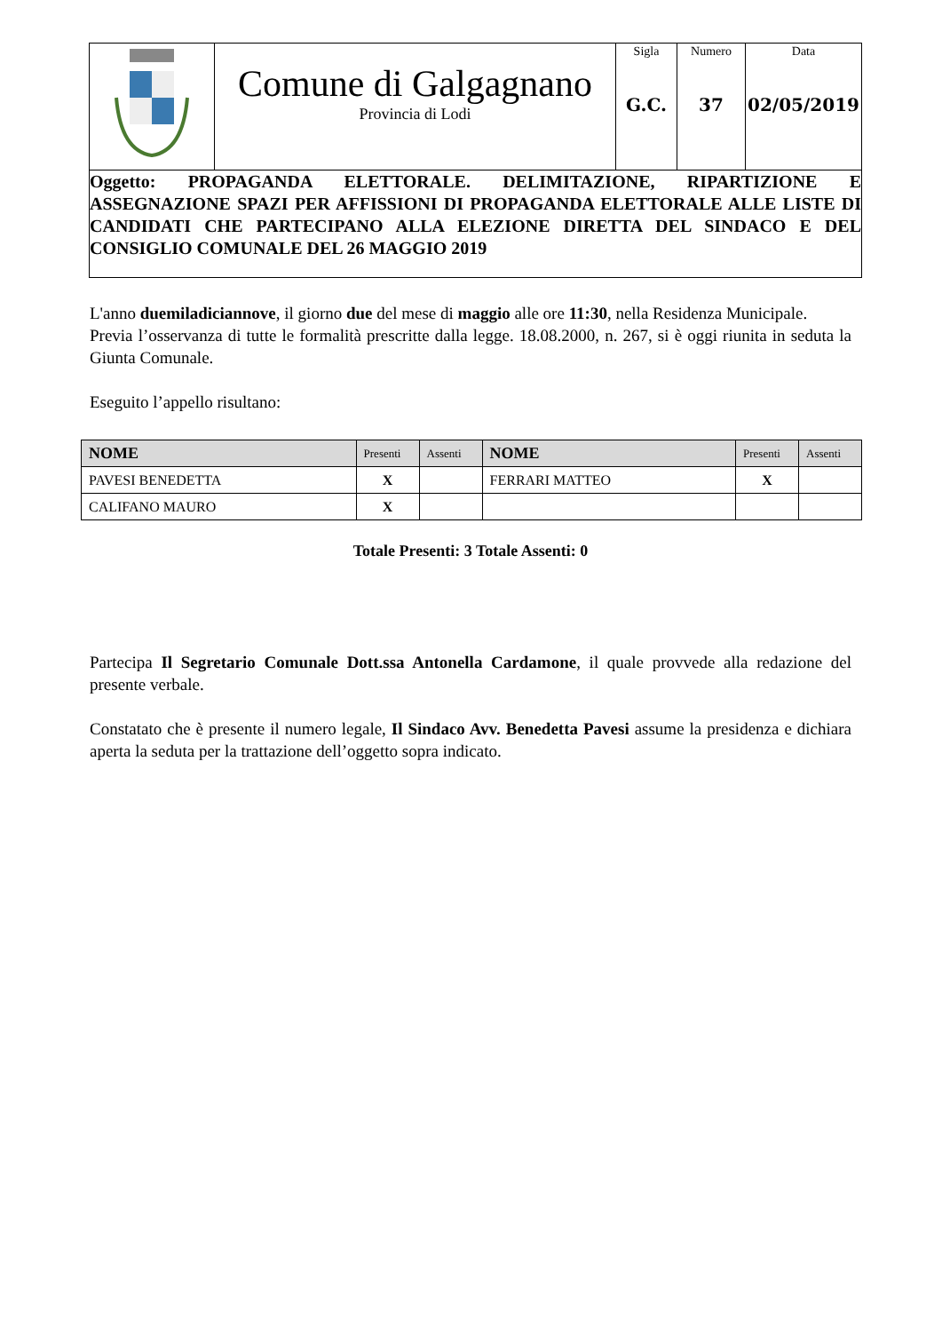| | Comune di Galgagnano Provincia di Lodi | Sigla G.C. | Numero 37 | Data 02/05/2019 |
| Oggetto: PROPAGANDA ELETTORALE. DELIMITAZIONE, RIPARTIZIONE E ASSEGNAZIONE SPAZI PER AFFISSIONI DI PROPAGANDA ELETTORALE ALLE LISTE DI CANDIDATI CHE PARTECIPANO ALLA ELEZIONE DIRETTA DEL SINDACO E DEL CONSIGLIO COMUNALE DEL 26 MAGGIO 2019 | | | | |
L'anno duemiladiciannove, il giorno due del mese di maggio alle ore 11:30, nella Residenza Municipale.
Previa l’osservanza di tutte le formalità prescritte dalla legge. 18.08.2000, n. 267, si è oggi riunita in seduta la Giunta Comunale.
Eseguito l’appello risultano:
| NOME | Presenti | Assenti | NOME | Presenti | Assenti |
| --- | --- | --- | --- | --- | --- |
| PAVESI BENEDETTA | X | | FERRARI MATTEO | X | |
| CALIFANO MAURO | X | | | | |
Totale Presenti: 3 Totale Assenti: 0
Partecipa Il Segretario Comunale Dott.ssa Antonella Cardamone, il quale provvede alla redazione del presente verbale.
Constatato che è presente il numero legale, Il Sindaco Avv. Benedetta Pavesi assume la presidenza e dichiara aperta la seduta per la trattazione dell’oggetto sopra indicato.